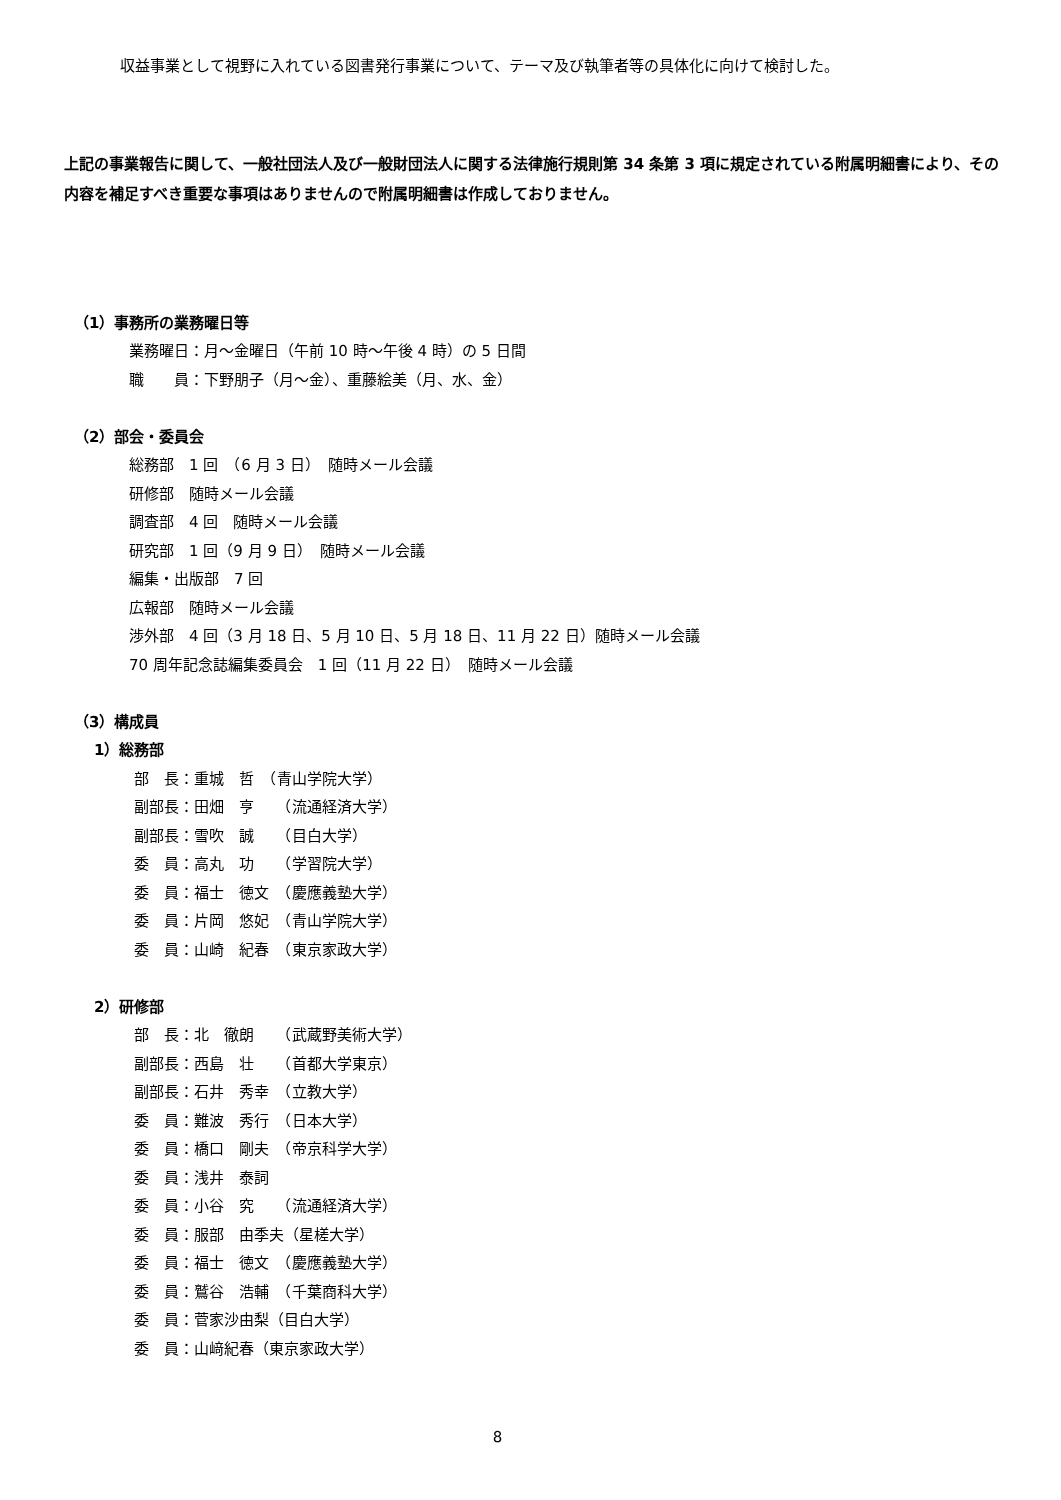収益事業として視野に入れている図書発行事業について、テーマ及び執筆者等の具体化に向けて検討した。
上記の事業報告に関して、一般社団法人及び一般財団法人に関する法律施行規則第 34 条第 3 項に規定されている附属明細書により、その内容を補足すべき重要な事項はありませんので附属明細書は作成しておりません。
（1）事務所の業務曜日等
業務曜日：月～金曜日（午前 10 時～午後 4 時）の 5 日間
職　　員：下野朋子（月～金）、重藤絵美（月、水、金）
（2）部会・委員会
総務部　1 回　（6 月 3 日）　随時メール会議
研修部　随時メール会議
調査部　4 回　随時メール会議
研究部　1 回（9 月 9 日）　随時メール会議
編集・出版部　7 回
広報部　随時メール会議
渉外部　4 回（3 月 18 日、5 月 10 日、5 月 18 日、11 月 22 日）随時メール会議
70 周年記念誌編集委員会　1 回（11 月 22 日）　随時メール会議
（3）構成員
1）総務部
部　長：重城　哲　（青山学院大学）
副部長：田畑　亨　　（流通経済大学）
副部長：雪吹　誠　　（目白大学）
委　員：高丸　功　　（学習院大学）
委　員：福士　徳文　（慶應義塾大学）
委　員：片岡　悠妃　（青山学院大学）
委　員：山崎　紀春　（東京家政大学）
2）研修部
部　長：北　徹朗　　（武蔵野美術大学）
副部長：西島　壮　　（首都大学東京）
副部長：石井　秀幸　（立教大学）
委　員：難波　秀行　（日本大学）
委　員：橋口　剛夫　（帝京科学大学）
委　員：浅井　泰詞
委　員：小谷　究　　（流通経済大学）
委　員：服部　由季夫（星槎大学）
委　員：福士　徳文　（慶應義塾大学）
委　員：鷲谷　浩輔　（千葉商科大学）
委　員：菅家沙由梨（目白大学）
委　員：山﨑紀春（東京家政大学）
8